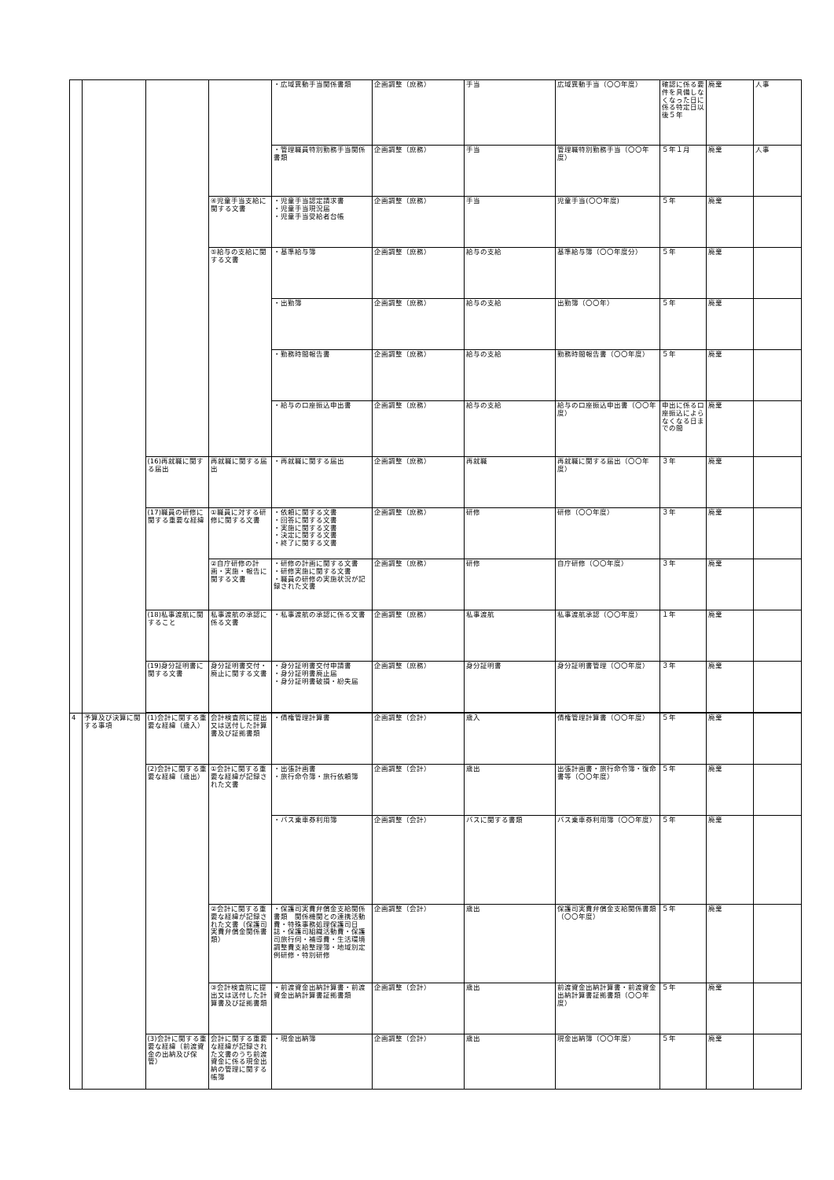| | | | | ・広域異動手当関係書類 | 企画調整（庶務） | 手当 | 広域異動手当（〇〇年度） | 確認に係る要件を具備しなくなった日に係る特定日以後５年 | 廃棄 | 人事 |
| | | | | ・管理職員特別勤務手当関係書類 | 企画調整（庶務） | 手当 | 管理職特別勤務手当（〇〇年度） | ５年１月 | 廃棄 | 人事 |
| | | | ④児童手当支給に関する文書 | ・児童手当認定請求書 ・児童手当現況届 ・児童手当受給者台帳 | 企画調整（庶務） | 手当 | 児童手当(〇〇年度) | ５年 | 廃棄 | |
| | | | ⑤給与の支給に関する文書 | ・基準給与簿 | 企画調整（庶務） | 給与の支給 | 基準給与簿（〇〇年度分） | ５年 | 廃棄 | |
| | | | | ・出勤簿 | 企画調整（庶務） | 給与の支給 | 出勤簿（〇〇年） | ５年 | 廃棄 | |
| | | | | ・勤務時間報告書 | 企画調整（庶務） | 給与の支給 | 勤務時間報告書（〇〇年度） | ５年 | 廃棄 | |
| | | | | ・給与の口座振込申出書 | 企画調整（庶務） | 給与の支給 | 給与の口座振込申出書（〇〇年度） | 申出に係る口座振込によらなくなる日までの間 | 廃棄 | |
| | | (16)再就職に関する届出 | 再就職に関する届出 | ・再就職に関する届出 | 企画調整（庶務） | 再就職 | 再就職に関する届出（〇〇年度） | ３年 | 廃棄 | |
| | | (17)職員の研修に関する重要な経緯 | ①職員に対する研修に関する文書 | ・依頼に関する文書 ・回答に関する文書 ・実施に関する文書 ・決定に関する文書 ・終了に関する文書 | 企画調整（庶務） | 研修 | 研修（〇〇年度） | ３年 | 廃棄 | |
| | | | ②自庁研修の計画・実施・報告に関する文書 | ・研修の計画に関する文書 ・研修実施に関する文書 ・職員の研修の実施状況が記録された文書 | 企画調整（庶務） | 研修 | 自庁研修（〇〇年度） | ３年 | 廃棄 | |
| | | (18)私事渡航に関すること | 私事渡航の承認に係る文書 | ・私事渡航の承認に係る文書 | 企画調整（庶務） | 私事渡航 | 私事渡航承認（〇〇年度） | １年 | 廃棄 | |
| | | (19)身分証明書に関する文書 | 身分証明書交付・廃止に関する文書 | ・身分証明書交付申請書 ・身分証明書廃止届 ・身分証明書破損・紛失届 | 企画調整（庶務） | 身分証明書 | 身分証明書管理（〇〇年度） | ３年 | 廃棄 | |
| 4 | 予算及び決算に関する事項 | (1)会計に関する重要な経緯（歳入） | 会計検査院に提出又は送付した計算書及び証拠書類 | ・債権管理計算書 | 企画調整（会計） | 歳入 | 債権管理計算書（〇〇年度） | ５年 | 廃棄 | |
| | | (2)会計に関する重要な経緯（歳出） | ①会計に関する重要な経緯が記録された文書 | ・出張計画書 ・旅行命令簿・旅行依頼簿 | 企画調整（会計） | 歳出 | 出張計画書・旅行命令簿・復命書等（〇〇年度） | ５年 | 廃棄 | |
| | | | | ・バス乗車券利用簿 | 企画調整（会計） | バスに関する書類 | バス乗車券利用簿（〇〇年度） | ５年 | 廃棄 | |
| | | | ②会計に関する重要な経緯が記録された文書（保護司実費弁償金関係書類） | ・保護司実費弁償金支給関係書類 関係機関との連携活動費・特殊事務処理保護司日誌・保護司組織活動費・保護司旅行伺・補導費・生活環境調整費支給整理簿・地域別定例研修・特別研修 | 企画調整（会計） | 歳出 | 保護司実費弁償金支給関係書類（〇〇年度） | ５年 | 廃棄 | |
| | | | ③会計検査院に提出又は送付した計算書及び証拠書類 | ・前渡資金出納計算書・前渡資金出納計算書証拠書類 | 企画調整（会計） | 歳出 | 前渡資金出納計算書・前渡資金出納計算書証拠書類（〇〇年度） | ５年 | 廃棄 | |
| | | (3)会計に関する重要な経緯（前渡資金の出納及び保管） | 会計に関する重要な経緯が記録された文書のうち前渡資金に係る現金出納の管理に関する帳簿 | ・現金出納簿 | 企画調整（会計） | 歳出 | 現金出納簿（〇〇年度） | ５年 | 廃棄 | |